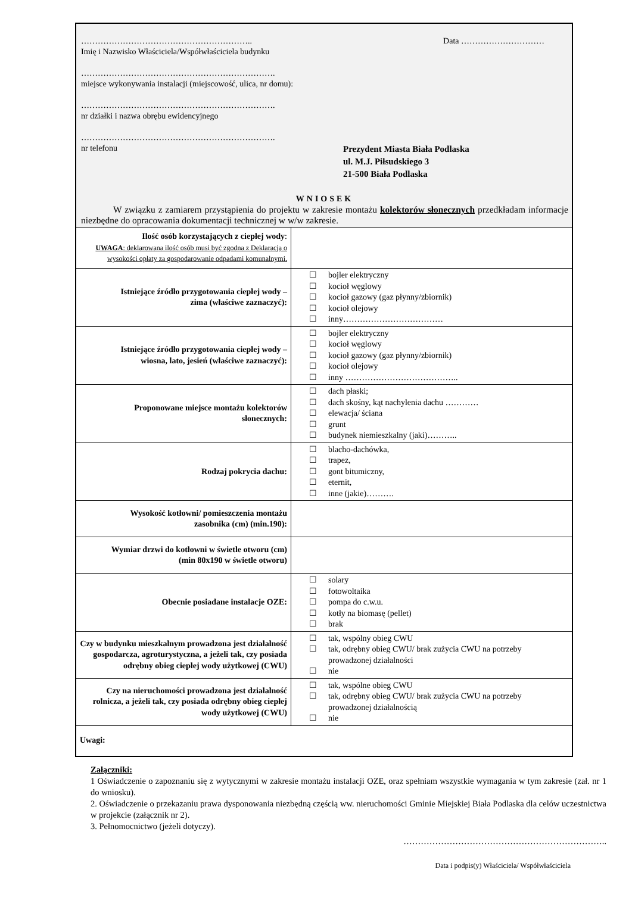…………………………………………………….. Data …………………………
Imię i Nazwisko Właściciela/Współwłaściciela budynku
…………………………………………………………….
miejsce wykonywania instalacji (miejscowość, ulica, nr domu):
…………………………………………………………….
nr działki i nazwa obrębu ewidencyjnego
…………………………………………………………….
nr telefonu
Prezydent Miasta Biała Podlaska
ul. M.J. Piłsudskiego 3
21-500 Biała Podlaska
WNIOSEK
W związku z zamiarem przystąpienia do projektu w zakresie montażu kolektorów słonecznych przedkładam informacje niezbędne do opracowania dokumentacji technicznej w w/w zakresie.
| Ilość osób korzystających z ciepłej wody : UWAGA : deklarowana ilość osób musi być zgodna z Deklaracją o wysokości opłaty za gospodarowanie odpadami komunalnymi. | |
| Istniejące źródło przygotowania ciepłej wody – zima (właściwe zaznaczyć): | ☐ bojler elektryczny ☐ kocioł węglowy ☐ kocioł gazowy (gaz płynny/zbiornik) ☐ kocioł olejowy ☐ inny……………………………… |
| Istniejące źródło przygotowania ciepłej wody – wiosna, lato, jesień (właściwe zaznaczyć): | ☐ bojler elektryczny ☐ kocioł węglowy ☐ kocioł gazowy (gaz płynny/zbiornik) ☐ kocioł olejowy ☐ inny ………………………………….. |
| Proponowane miejsce montażu kolektorów słonecznych: | ☐ dach płaski; ☐ dach skośny, kąt nachylenia dachu ………… ☐ elewacja/ ściana ☐ grunt ☐ budynek niemieszkalny (jaki)……….. |
| Rodzaj pokrycia dachu: | ☐ blacho-dachówka, ☐ trapez, ☐ gont bitumiczny, ☐ eternit, ☐ inne (jakie)………. |
| Wysokość kotłowni/ pomieszczenia montażu zasobnika (cm) (min.190): | |
| Wymiar drzwi do kotłowni w świetle otworu (cm) (min 80x190 w świetle otworu) | |
| Obecnie posiadane instalacje OZE: | ☐ solary ☐ fotowoltaika ☐ pompa do c.w.u. ☐ kotły na biomasę (pellet) ☐ brak |
| Czy w budynku mieszkalnym prowadzona jest działalność gospodarcza, agroturystyczna, a jeżeli tak, czy posiada odrębny obieg ciepłej wody użytkowej (CWU) | ☐ tak, wspólny obieg CWU ☐ tak, odrębny obieg CWU/ brak zużycia CWU na potrzeby prowadzonej działalności ☐ nie |
| Czy na nieruchomości prowadzona jest działalność rolnicza, a jeżeli tak, czy posiada odrębny obieg ciepłej wody użytkowej (CWU) | ☐ tak, wspólne obieg CWU ☐ tak, odrębny obieg CWU/ brak zużycia CWU na potrzeby prowadzonej działalnością ☐ nie |
| Uwagi: | |
Załączniki:
1 Oświadczenie o zapoznaniu się z wytycznymi w zakresie montażu instalacji OZE, oraz spełniam wszystkie wymagania w tym zakresie (zał. nr 1 do wniosku).
2. Oświadczenie o przekazaniu prawa dysponowania niezbędną częścią ww. nieruchomości Gminie Miejskiej Biała Podlaska dla celów uczestnictwa w projekcie (załącznik nr 2).
3. Pełnomocnictwo (jeżeli dotyczy).
……………………………………………………………..
Data i podpis(y) Właściciela/ Współwłaściciela